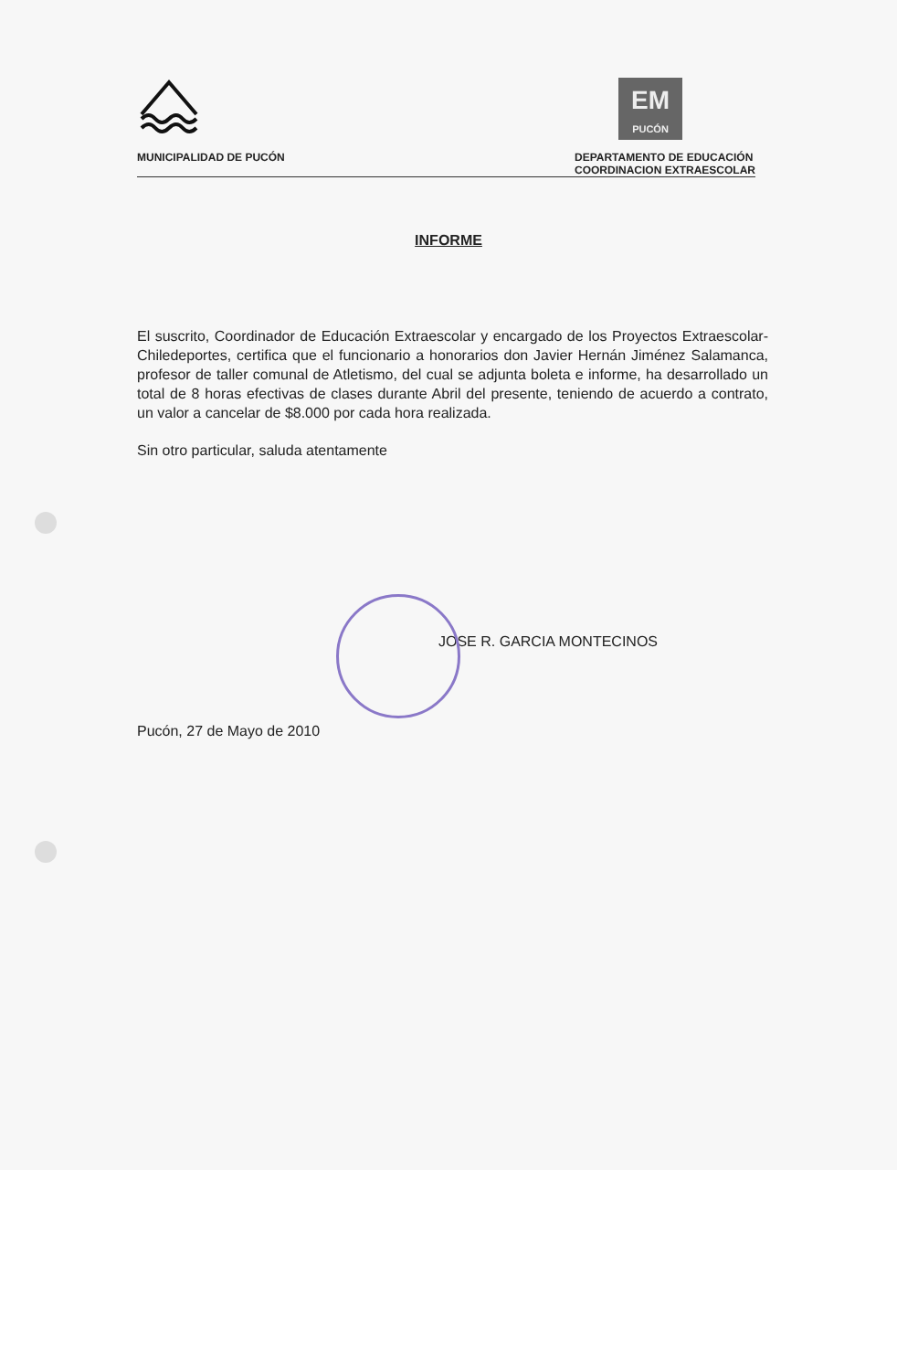EM
PUCÓN
MUNICIPALIDAD DE PUCÓN DEPARTAMENTO DE EDUCACIÓN
COORDINACION EXTRAESCOLAR
INFORME
El suscrito, Coordinador de Educación Extraescolar y encargado de los Proyectos Extraescolar-Chiledeportes, certifica que el funcionario a honorarios don Javier Hernán Jiménez Salamanca, profesor de taller comunal de Atletismo, del cual se adjunta boleta e informe, ha desarrollado un total de 8 horas efectivas de clases durante Abril del presente, teniendo de acuerdo a contrato, un valor a cancelar de $8.000 por cada hora realizada.
Sin otro particular, saluda atentamente
JOSE R. GARCIA MONTECINOS
Pucón, 27 de Mayo de 2010